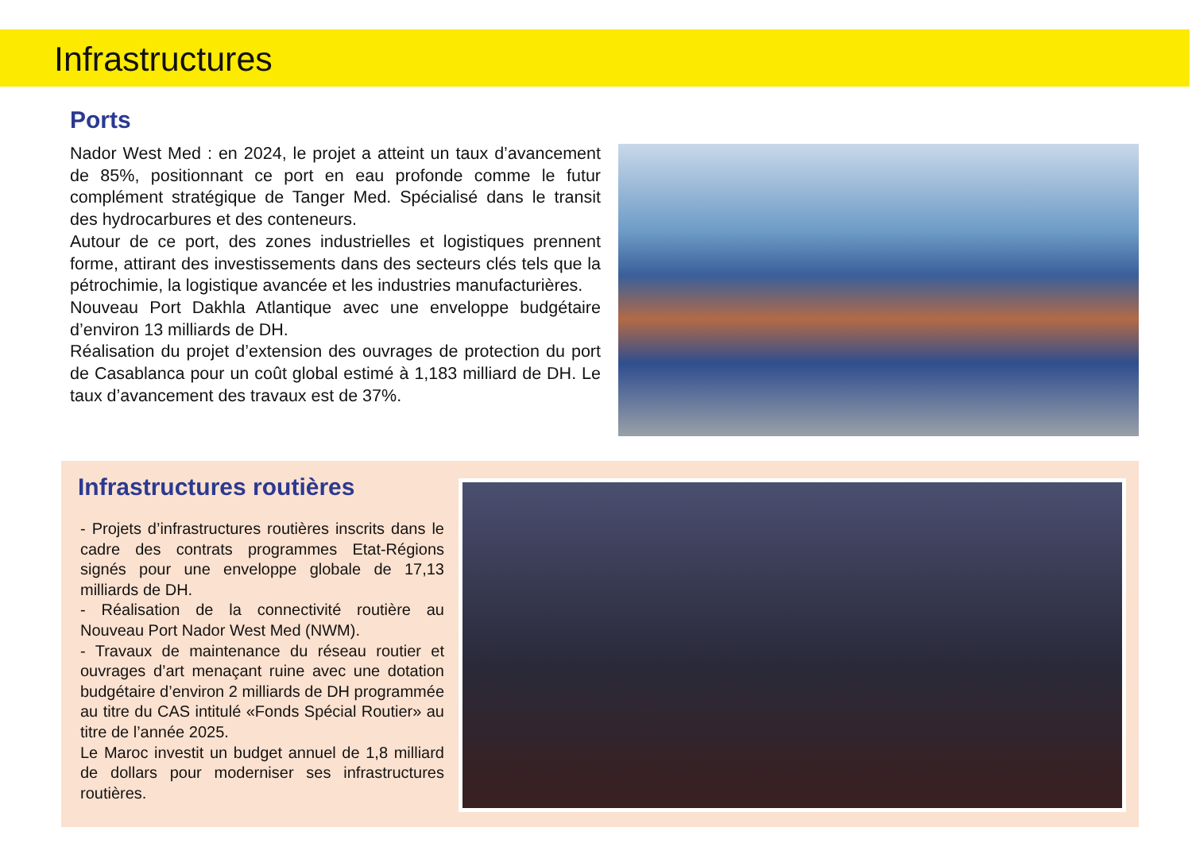Infrastructures
Ports
Nador West Med : en 2024, le projet a atteint un taux d’avancement de 85%, positionnant ce port en eau profonde comme le futur complément stratégique de Tanger Med. Spécialisé dans le transit des hydrocarbures et des conteneurs.
Autour de ce port, des zones industrielles et logistiques prennent forme, attirant des investissements dans des secteurs clés tels que la pétrochimie, la logistique avancée et les industries manufacturières.
Nouveau Port Dakhla Atlantique avec une enveloppe budgétaire d’environ 13 milliards de DH.
Réalisation du projet d’extension des ouvrages de protection du port de Casablanca pour un coût global estimé à 1,183 milliard de DH. Le taux d’avancement des travaux est de 37%.
Infrastructures routières
- Projets d’infrastructures routières inscrits dans le cadre des contrats programmes Etat-Régions signés pour une enveloppe globale de 17,13 milliards de DH.
- Réalisation de la connectivité routière au Nouveau Port Nador West Med (NWM).
- Travaux de maintenance du réseau routier et ouvrages d’art menaçant ruine avec une dotation budgétaire d’environ 2 milliards de DH programmée au titre du CAS intitulé «Fonds Spécial Routier» au titre de l’année 2025.
Le Maroc investit un budget annuel de 1,8 milliard de dollars pour moderniser ses infrastructures routières.